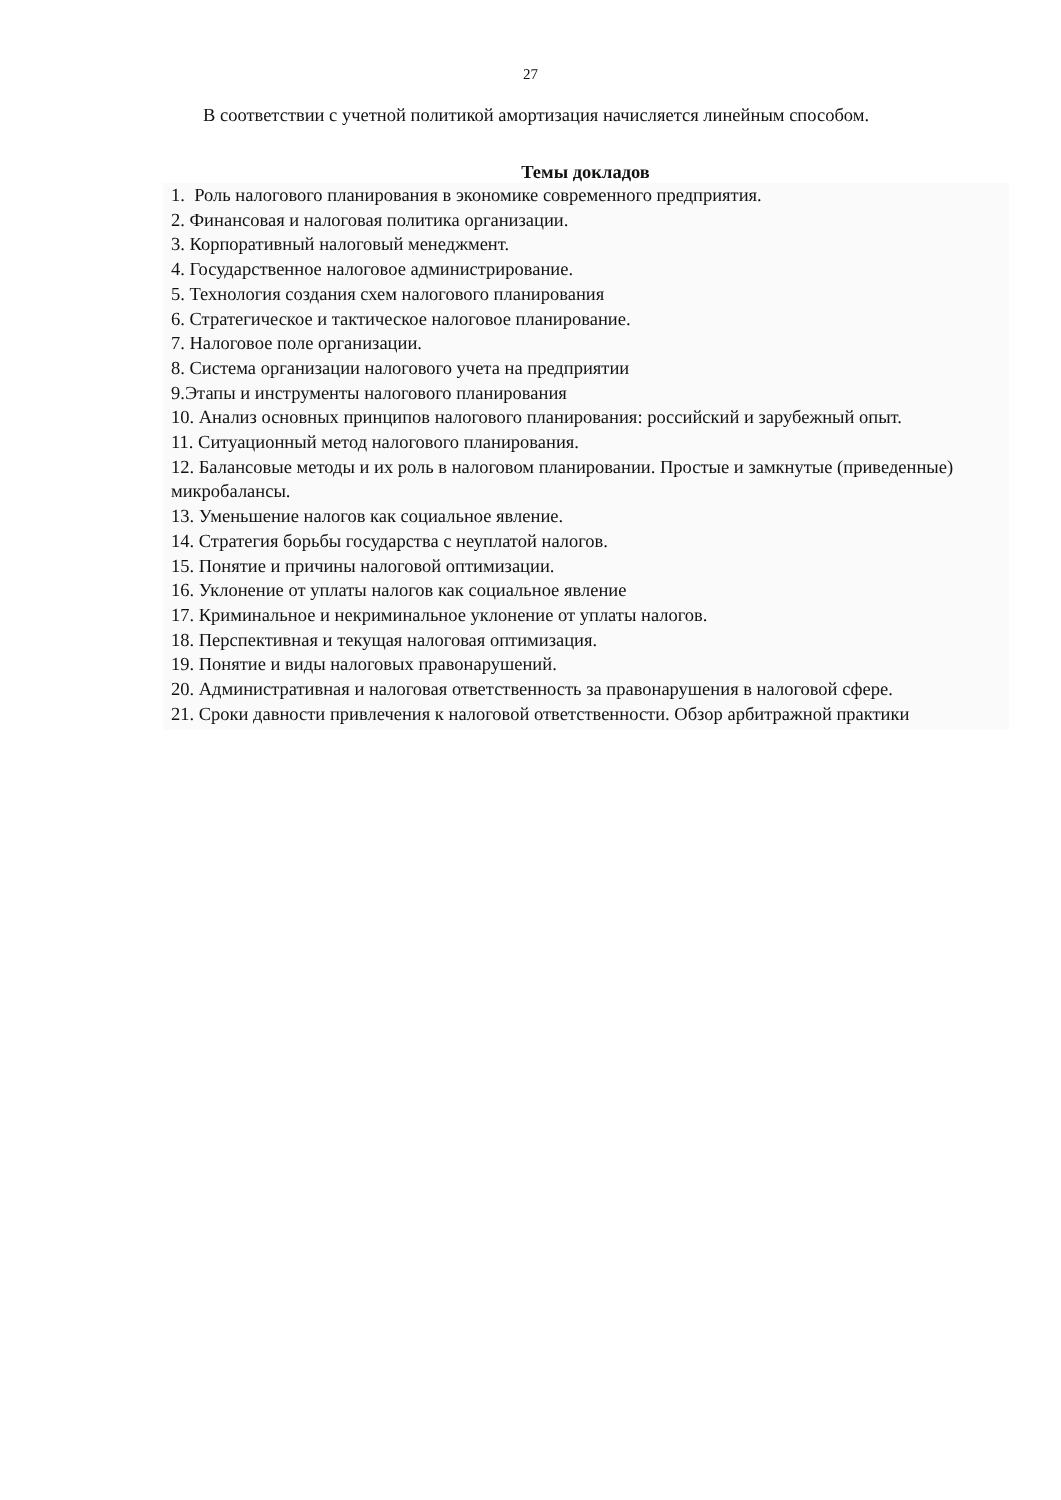27
В соответствии с учетной политикой амортизация начисляется линейным способом.
Темы докладов
1. Роль налогового планирования в экономике современного предприятия.
2. Финансовая и налоговая политика организации.
3. Корпоративный налоговый менеджмент.
4. Государственное налоговое администрирование.
5. Технология создания схем налогового планирования
6. Стратегическое и тактическое налоговое планирование.
7. Налоговое поле организации.
8. Система организации налогового учета на предприятии
9.Этапы и инструменты налогового планирования
10. Анализ основных принципов налогового планирования: российский и зарубежный опыт.
11. Ситуационный метод налогового планирования.
12. Балансовые методы и их роль в налоговом планировании. Простые и замкнутые (приведенные) микробалансы.
13. Уменьшение налогов как социальное явление.
14. Стратегия борьбы государства с неуплатой налогов.
15. Понятие и причины налоговой оптимизации.
16. Уклонение от уплаты налогов как социальное явление
17. Криминальное и некриминальное уклонение от уплаты налогов.
18. Перспективная и текущая налоговая оптимизация.
19. Понятие и виды налоговых правонарушений.
20. Административная и налоговая ответственность за правонарушения в налоговой сфере.
21. Сроки давности привлечения к налоговой ответственности. Обзор арбитражной практики